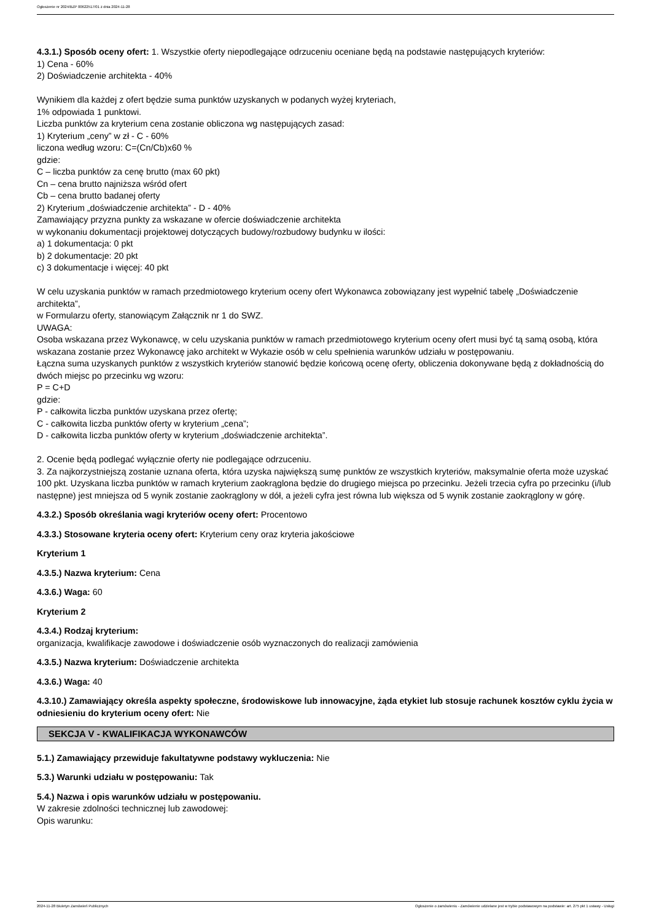Ogłoszenie nr 2024/BZP 00622517/01 z dnia 2024-11-28
4.3.1.) Sposób oceny ofert: 1. Wszystkie oferty niepodlegające odrzuceniu oceniane będą na podstawie następujących kryteriów:
1) Cena - 60%
2) Doświadczenie architekta - 40%
Wynikiem dla każdej z ofert będzie suma punktów uzyskanych w podanych wyżej kryteriach,
1% odpowiada 1 punktowi.
Liczba punktów za kryterium cena zostanie obliczona wg następujących zasad:
1) Kryterium „ceny” w zł - C - 60%
liczona według wzoru: C=(Cn/Cb)x60 %
gdzie:
C – liczba punktów za cenę brutto (max 60 pkt)
Cn – cena brutto najniższa wśród ofert
Cb – cena brutto badanej oferty
2) Kryterium „doświadczenie architekta” - D - 40%
Zamawiający przyzna punkty za wskazane w ofercie doświadczenie architekta
w wykonaniu dokumentacji projektowej dotyczących budowy/rozbudowy budynku w ilości:
a) 1 dokumentacja: 0 pkt
b) 2 dokumentacje: 20 pkt
c) 3 dokumentacje i więcej: 40 pkt
W celu uzyskania punktów w ramach przedmiotowego kryterium oceny ofert Wykonawca zobowiązany jest wypełnić tabelę „Doświadczenie architekta”,
w Formularzu oferty, stanowiącym Załącznik nr 1 do SWZ.
UWAGA:
Osoba wskazana przez Wykonawcę, w celu uzyskania punktów w ramach przedmiotowego kryterium oceny ofert musi być tą samą osobą, która wskazana zostanie przez Wykonawcę jako architekt w Wykazie osób w celu spełnienia warunków udziału w postępowaniu.
Łączna suma uzyskanych punktów z wszystkich kryteriów stanowić będzie końcową ocenę oferty, obliczenia dokonywane będą z dokładnością do dwóch miejsc po przecinku wg wzoru:
P = C+D
gdzie:
P - całkowita liczba punktów uzyskana przez ofertę;
C - całkowita liczba punktów oferty w kryterium „cena”;
D - całkowita liczba punktów oferty w kryterium „doświadczenie architekta”.
2. Ocenie będą podlegać wyłącznie oferty nie podlegające odrzuceniu.
3. Za najkorzystniejszą zostanie uznana oferta, która uzyska największą sumę punktów ze wszystkich kryteriów, maksymalnie oferta może uzyskać 100 pkt. Uzyskana liczba punktów w ramach kryterium zaokrąglona będzie do drugiego miejsca po przecinku. Jeżeli trzecia cyfra po przecinku (i/lub następne) jest mniejsza od 5 wynik zostanie zaokrąglony w dół, a jeżeli cyfra jest równa lub większa od 5 wynik zostanie zaokrąglony w górę.
4.3.2.) Sposób określania wagi kryteriów oceny ofert: Procentowo
4.3.3.) Stosowane kryteria oceny ofert: Kryterium ceny oraz kryteria jakościowe
Kryterium 1
4.3.5.) Nazwa kryterium: Cena
4.3.6.) Waga: 60
Kryterium 2
4.3.4.) Rodzaj kryterium:
organizacja, kwalifikacje zawodowe i doświadczenie osób wyznaczonych do realizacji zamówienia
4.3.5.) Nazwa kryterium: Doświadczenie architekta
4.3.6.) Waga: 40
4.3.10.) Zamawiający określa aspekty społeczne, środowiskowe lub innowacyjne, żąda etykiet lub stosuje rachunek kosztów cyklu życia w odniesieniu do kryterium oceny ofert: Nie
SEKCJA V - KWALIFIKACJA WYKONAWCÓW
5.1.) Zamawiający przewiduje fakultatywne podstawy wykluczenia: Nie
5.3.) Warunki udziału w postępowaniu: Tak
5.4.) Nazwa i opis warunków udziału w postępowaniu.
W zakresie zdolności technicznej lub zawodowej:
Opis warunku:
2024-11-28 Biuletyn Zamówień Publicznych Ogłoszenie o zamówieniu - Zamówienie udzielane jest w trybie podstawowym na podstawie: art. 275 pkt 1 ustawy - Usługi